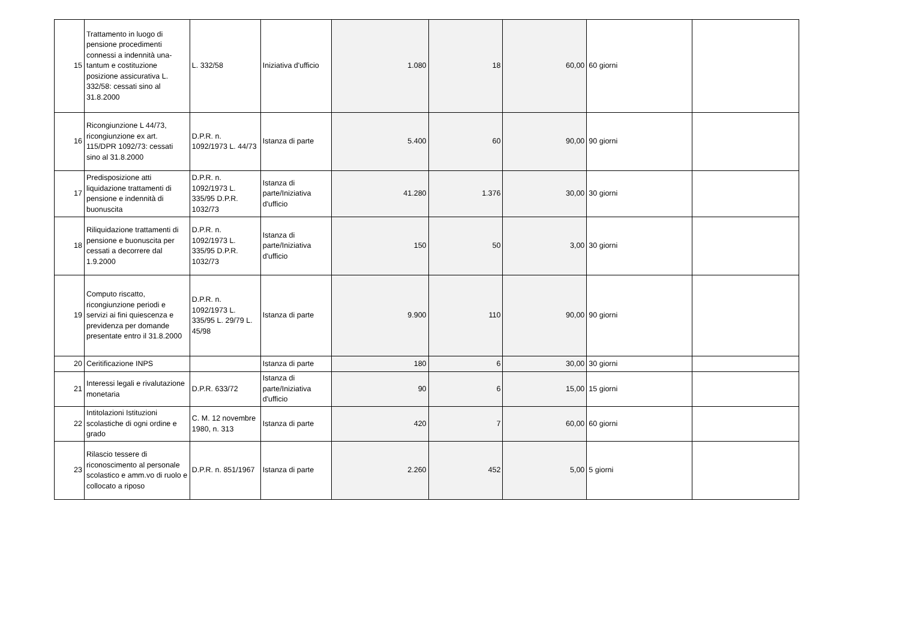| 15 | Trattamento in luogo di pensione procedimenti connessi a indennità una-tantum e costituzione posizione assicurativa L. 332/58: cessati sino al 31.8.2000 | L. 332/58 | Iniziativa d'ufficio | 1.080 | 18 | 60,00 | 60 giorni | |
| 16 | Ricongiunzione L 44/73, ricongiunzione ex art. 115/DPR 1092/73: cessati sino al 31.8.2000 | D.P.R. n. 1092/1973 L. 44/73 | Istanza di parte | 5.400 | 60 | 90,00 | 90 giorni | |
| 17 | Predisposizione atti liquidazione trattamenti di pensione e indennità di buonuscita | D.P.R. n. 1092/1973 L. 335/95 D.P.R. 1032/73 | Istanza di parte/Iniziativa d'ufficio | 41.280 | 1.376 | 30,00 | 30 giorni | |
| 18 | Riliquidazione trattamenti di pensione e buonuscita per cessati a decorrere dal 1.9.2000 | D.P.R. n. 1092/1973 L. 335/95 D.P.R. 1032/73 | Istanza di parte/Iniziativa d'ufficio | 150 | 50 | 3,00 | 30 giorni | |
| 19 | Computo riscatto, ricongiunzione periodi e servizi ai fini quiescenza e previdenza per domande presentate entro il 31.8.2000 | D.P.R. n. 1092/1973 L. 335/95 L. 29/79 L. 45/98 | Istanza di parte | 9.900 | 110 | 90,00 | 90 giorni | |
| 20 | Ceritificazione INPS | | Istanza di parte | 180 | 6 | 30,00 | 30 giorni | |
| 21 | Interessi legali e rivalutazione monetaria | D.P.R. 633/72 | Istanza di parte/Iniziativa d'ufficio | 90 | 6 | 15,00 | 15 giorni | |
| 22 | Intitolazioni Istituzioni scolastiche di ogni ordine e grado | C. M. 12 novembre 1980, n. 313 | Istanza di parte | 420 | 7 | 60,00 | 60 giorni | |
| 23 | Rilascio tessere di riconoscimento al personale scolastico e amm.vo di ruolo e collocato a riposo | D.P.R. n. 851/1967 | Istanza di parte | 2.260 | 452 | 5,00 | 5 giorni | |